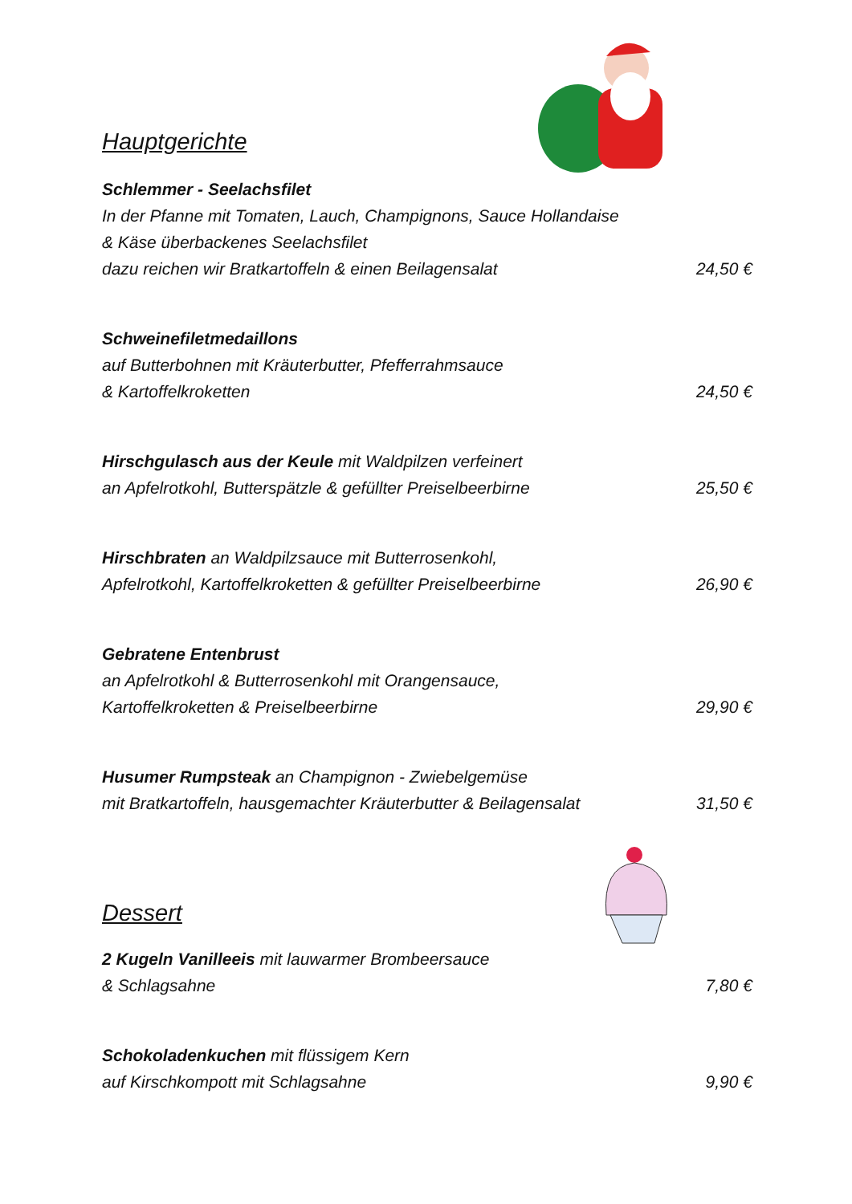Hauptgerichte
Schlemmer - Seelachsfilet
In der Pfanne mit Tomaten, Lauch, Champignons, Sauce Hollandaise
& Käse überbackenes Seelachsfilet
dazu reichen wir Bratkartoffeln & einen Beilagensalat 24,50 €
Schweinefiletmedaillons
auf Butterbohnen mit Kräuterbutter, Pfefferrahmsauce
& Kartoffelkroketten 24,50 €
Hirschgulasch aus der Keule mit Waldpilzen verfeinert
an Apfelrotkohl, Butterspätzle & gefüllter Preiselbeerbirne 25,50 €
Hirschbraten an Waldpilzsauce mit Butterrosenkohl,
Apfelrotkohl, Kartoffelkroketten & gefüllter Preiselbeerbirne 26,90 €
Gebratene Entenbrust
an Apfelrotkohl & Butterrosenkohl mit Orangensauce,
Kartoffelkroketten & Preiselbeerbirne 29,90 €
Husumer Rumpsteak an Champignon - Zwiebelgemüse
mit Bratkartoffeln, hausgemachter Kräuterbutter & Beilagensalat 31,50 €
Dessert
2 Kugeln Vanilleeis mit lauwarmer Brombeersauce
& Schlagsahne 7,80 €
Schokoladenkuchen mit flüssigem Kern
auf Kirschkompott mit Schlagsahne 9,90 €